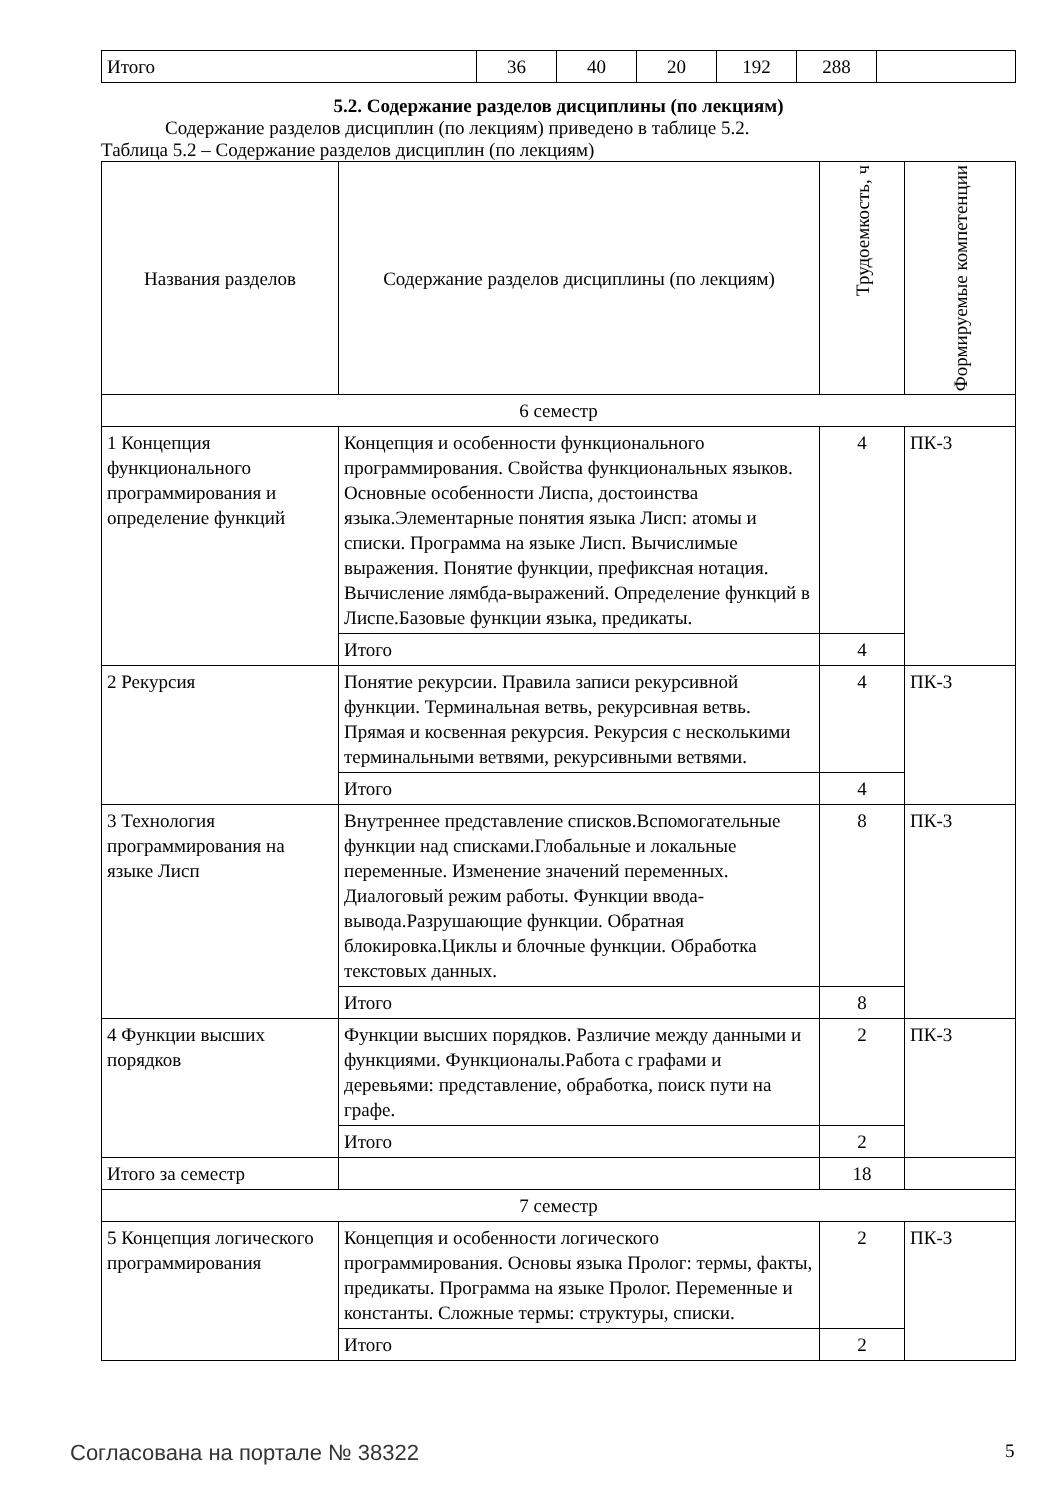| Итого | 36 | 40 | 20 | 192 | 288 | |
5.2. Содержание разделов дисциплины (по лекциям)
Содержание разделов дисциплин (по лекциям) приведено в таблице 5.2.
Таблица 5.2 – Содержание разделов дисциплин (по лекциям)
| Названия разделов | Содержание разделов дисциплины (по лекциям) | Трудоемкость, ч | Формируемые компетенции |
| --- | --- | --- | --- |
| 6 семестр | | | |
| 1 Концепция функционального программирования и определение функций | Концепция и особенности функционального программирования. Свойства функциональных языков. Основные особенности Лиспа, достоинства языка.Элементарные понятия языка Лисп: атомы и списки. Программа на языке Лисп. Вычислимые выражения. Понятие функции, префиксная нотация. Вычисление лямбда-выражений. Определение функций в Лиспе.Базовые функции языка, предикаты. | 4 | ПК-3 |
| | Итого | 4 | |
| 2 Рекурсия | Понятие рекурсии. Правила записи рекурсивной функции. Терминальная ветвь, рекурсивная ветвь. Прямая и косвенная рекурсия. Рекурсия с несколькими терминальными ветвями, рекурсивными ветвями. | 4 | ПК-3 |
| | Итого | 4 | |
| 3 Технология программирования на языке Лисп | Внутреннее представление списков.Вспомогательные функции над списками.Глобальные и локальные переменные. Изменение значений переменных. Диалоговый режим работы. Функции ввода-вывода.Разрушающие функции. Обратная блокировка.Циклы и блочные функции. Обработка текстовых данных. | 8 | ПК-3 |
| | Итого | 8 | |
| 4 Функции высших порядков | Функции высших порядков. Различие между данными и функциями. Функционалы.Работа с графами и деревьями: представление, обработка, поиск пути на графе. | 2 | ПК-3 |
| | Итого | 2 | |
| Итого за семестр | | 18 | |
| 7 семестр | | | |
| 5 Концепция логического программирования | Концепция и особенности логического программирования. Основы языка Пролог: термы, факты, предикаты. Программа на языке Пролог. Переменные и константы. Сложные термы: структуры, списки. | 2 | ПК-3 |
| | Итого | 2 | |
Согласована на портале № 38322 5